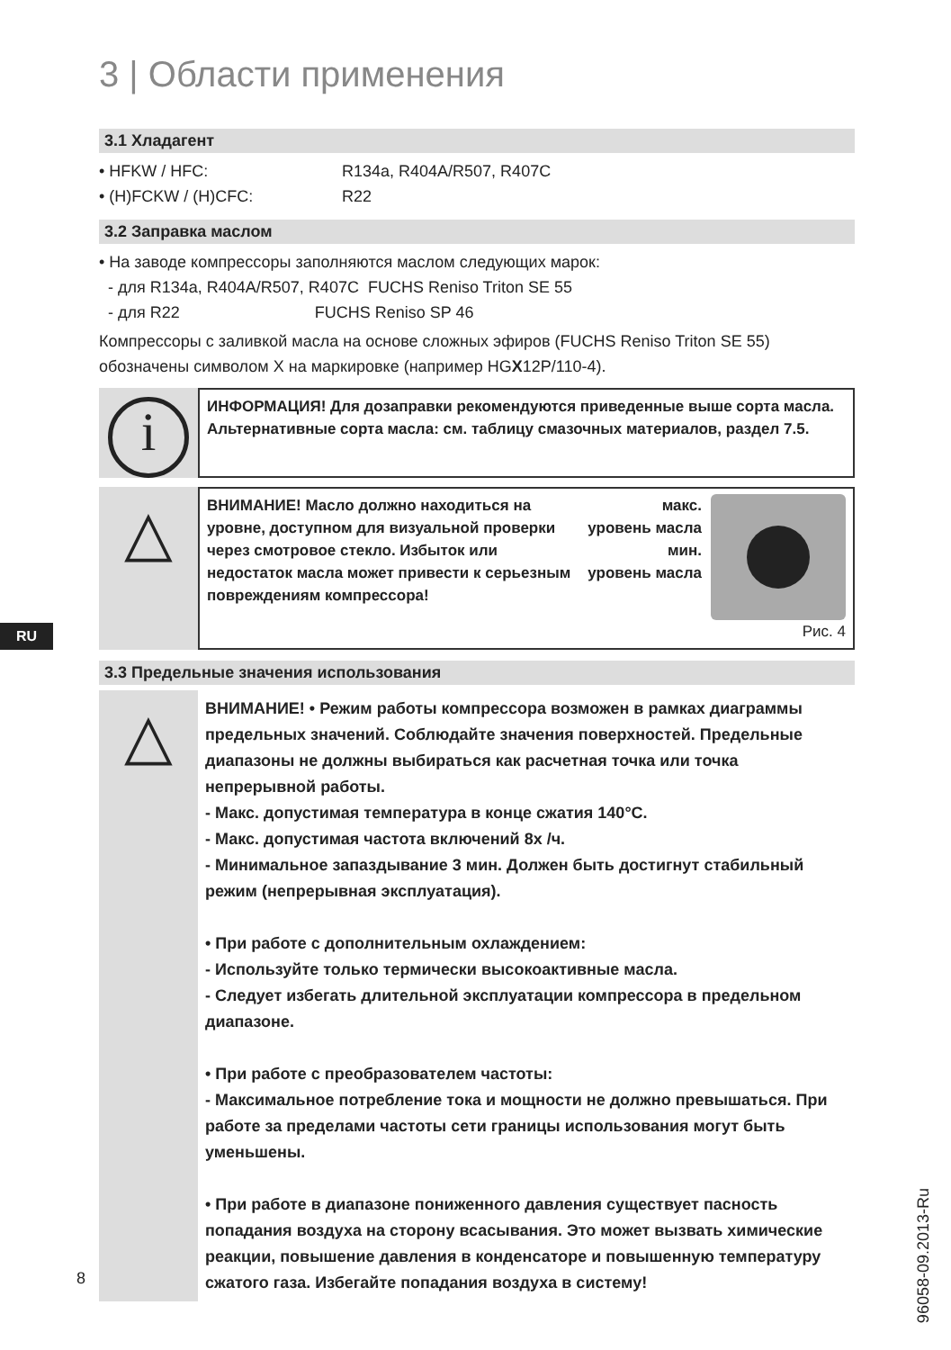3 | Области применения
3.1 Хладагент
• HFKW / HFC: R134a, R404A/R507, R407C
• (H)FCKW / (H)CFC: R22
3.2 Заправка маслом
• На заводе компрессоры заполняются маслом следующих марок:
- для R134a, R404A/R507, R407C FUCHS Reniso Triton SE 55
- для R22 FUCHS Reniso SP 46
Компрессоры с заливкой масла на основе сложных эфиров (FUCHS Reniso Triton SE 55) обозначены символом X на маркировке (например HGX12P/110-4).
i
ИНФОРМАЦИЯ! Для дозаправки рекомендуются приведенные выше сорта масла. Альтернативные сорта масла: см. таблицу смазочных материалов, раздел 7.5.
△
ВНИМАНИЕ! Масло должно находиться на уровне, доступном для визуальной проверки через смотровое стекло. Избыток или недостаток масла может привести к серьезным повреждениям компрессора!
макс.
уровень масла
мин.
уровень масла
Рис. 4
3.3 Предельные значения использования
△
ВНИМАНИЕ! • Режим работы компрессора возможен в рамках диаграммы предельных значений. Соблюдайте значения поверхностей. Предельные диапазоны не должны выбираться как расчетная точка или точка непрерывной работы.
- Макс. допустимая температура в конце сжатия 140°C.
- Макс. допустимая частота включений 8x /ч.
- Минимальное запаздывание 3 мин. Должен быть достигнут стабильный режим (непрерывная эксплуатация).
• При работе с дополнительным охлаждением:
- Используйте только термически высокоактивные масла.
- Следует избегать длительной эксплуатации компрессора в предельном диапазоне.
• При работе с преобразователем частоты:
- Максимальное потребление тока и мощности не должно превышаться. При работе за пределами частоты сети границы использования могут быть уменьшены.
• При работе в диапазоне пониженного давления существует пасность попадания воздуха на сторону всасывания. Это может вызвать химические реакции, повышение давления в конденсаторе и повышенную температуру сжатого газа. Избегайте попадания воздуха в систему!
RU
96058-09.2013-Ru
8